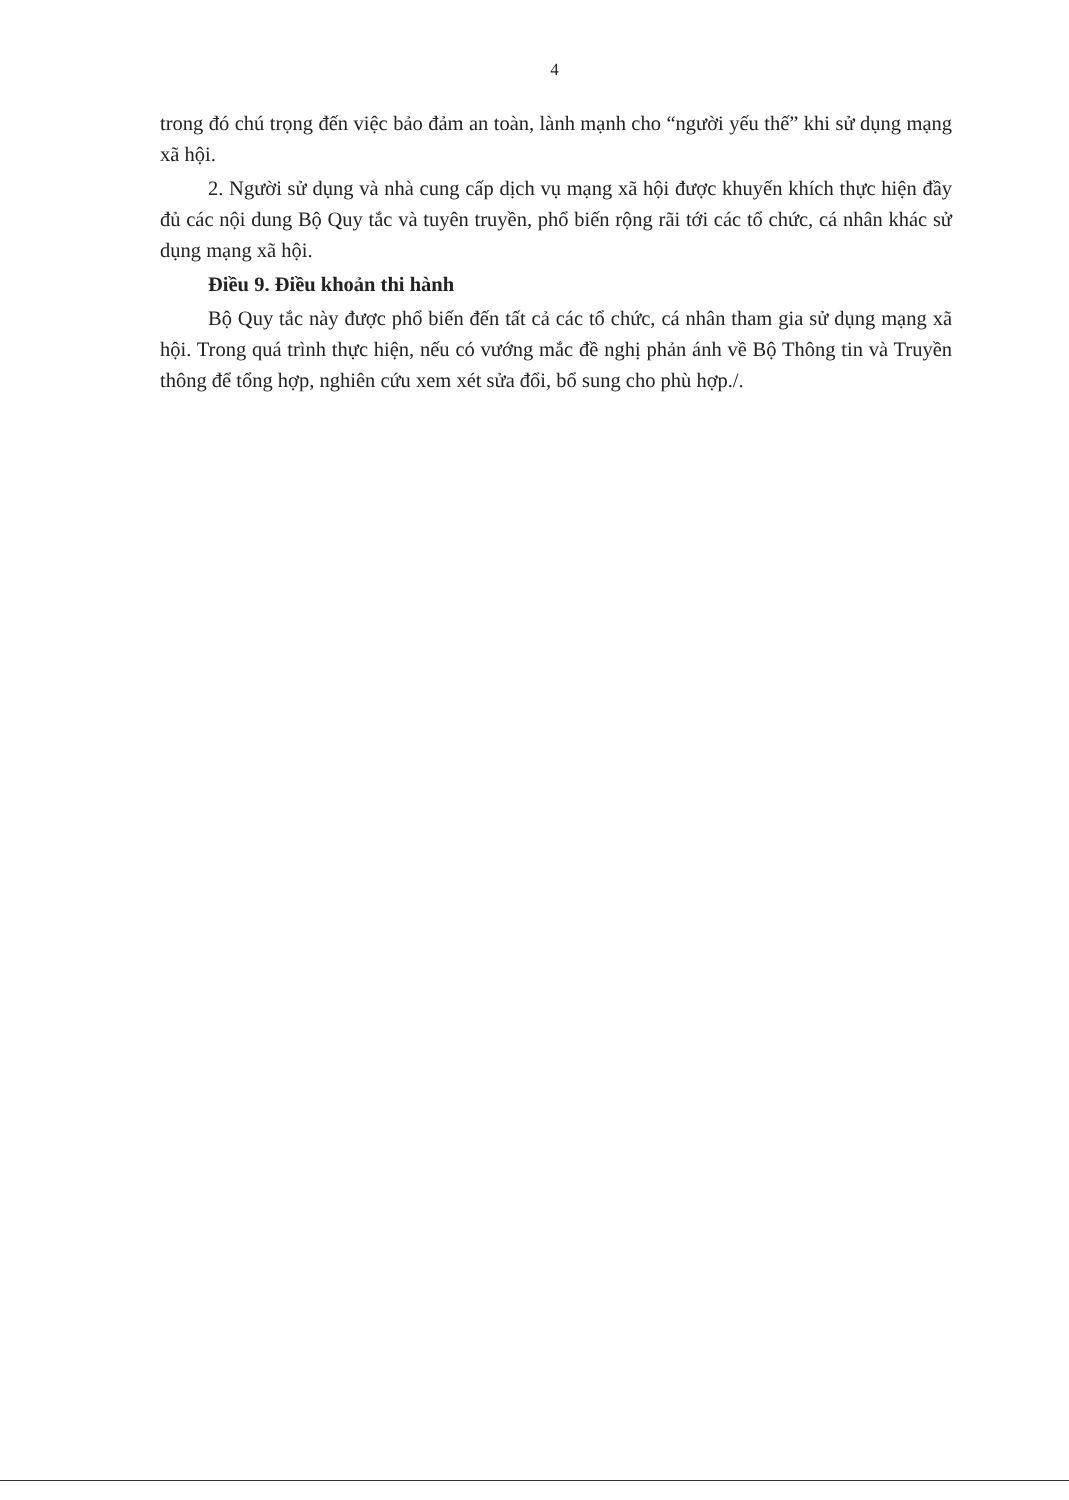4
trong đó chú trọng đến việc bảo đảm an toàn, lành mạnh cho “người yếu thế” khi sử dụng mạng xã hội.
2. Người sử dụng và nhà cung cấp dịch vụ mạng xã hội được khuyến khích thực hiện đầy đủ các nội dung Bộ Quy tắc và tuyên truyền, phổ biến rộng rãi tới các tổ chức, cá nhân khác sử dụng mạng xã hội.
Điều 9. Điều khoản thi hành
Bộ Quy tắc này được phổ biến đến tất cả các tổ chức, cá nhân tham gia sử dụng mạng xã hội. Trong quá trình thực hiện, nếu có vướng mắc đề nghị phản ánh về Bộ Thông tin và Truyền thông để tổng hợp, nghiên cứu xem xét sửa đổi, bổ sung cho phù hợp./.